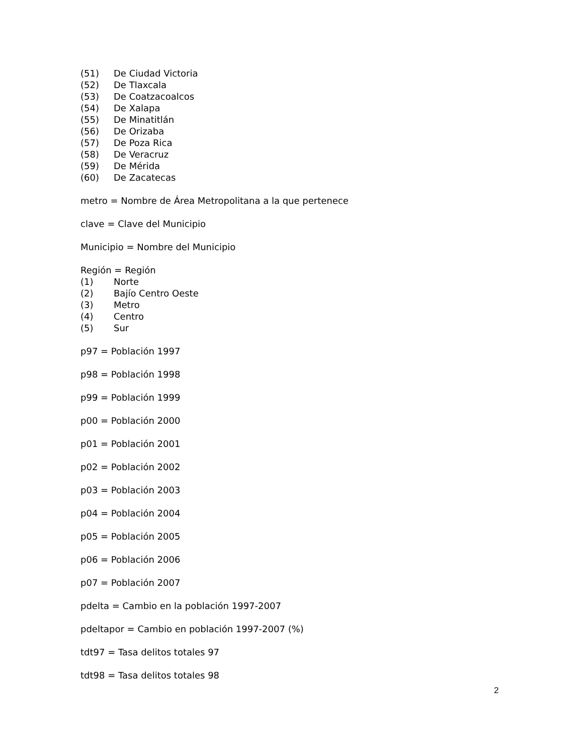(51) De Ciudad Victoria
(52) De Tlaxcala
(53) De Coatzacoalcos
(54) De Xalapa
(55) De Minatitlán
(56) De Orizaba
(57) De Poza Rica
(58) De Veracruz
(59) De Mérida
(60) De Zacatecas
metro = Nombre de Área Metropolitana a la que pertenece
clave = Clave del Municipio
Municipio = Nombre del Municipio
Región = Región
(1) Norte
(2) Bajío Centro Oeste
(3) Metro
(4) Centro
(5) Sur
p97 = Población 1997
p98 = Población 1998
p99 = Población 1999
p00 = Población 2000
p01 = Población 2001
p02 = Población 2002
p03 = Población 2003
p04 = Población 2004
p05 = Población 2005
p06 = Población 2006
p07 = Población 2007
pdelta = Cambio en la población 1997-2007
pdeltapor = Cambio en población 1997-2007 (%)
tdt97 = Tasa delitos totales 97
tdt98 = Tasa delitos totales 98
2